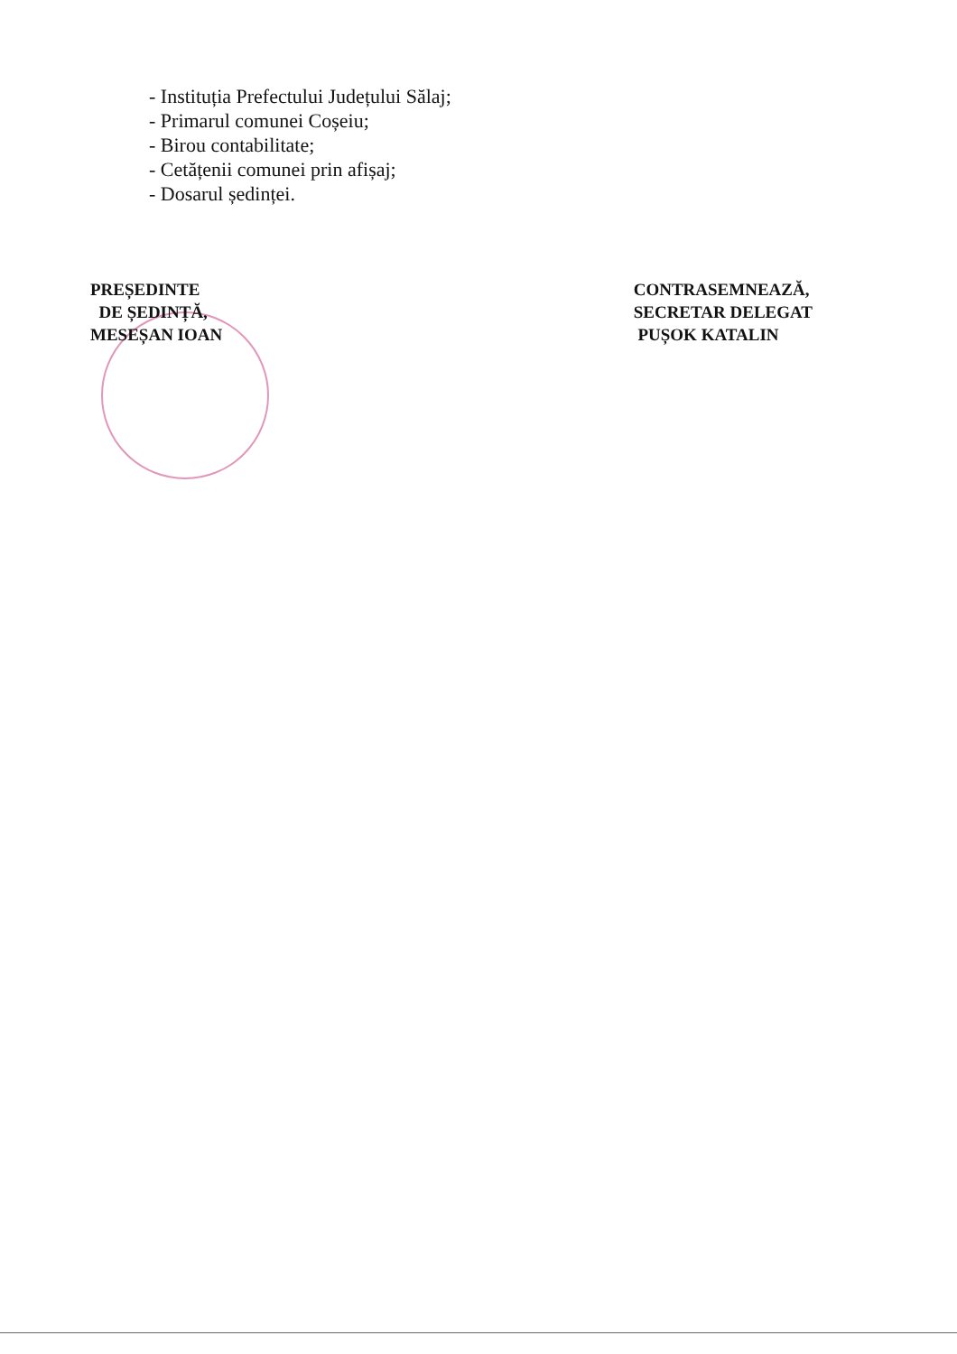- Instituția Prefectului Județului Sălaj;
- Primarul comunei Coșeiu;
- Birou contabilitate;
- Cetățenii comunei prin afișaj;
- Dosarul ședinței.
PREȘEDINTE
DE ȘEDINȚĂ,
MESEȘAN IOAN
CONTRASEMNEAZĂ,
SECRETAR DELEGAT
PUȘOK KATALIN